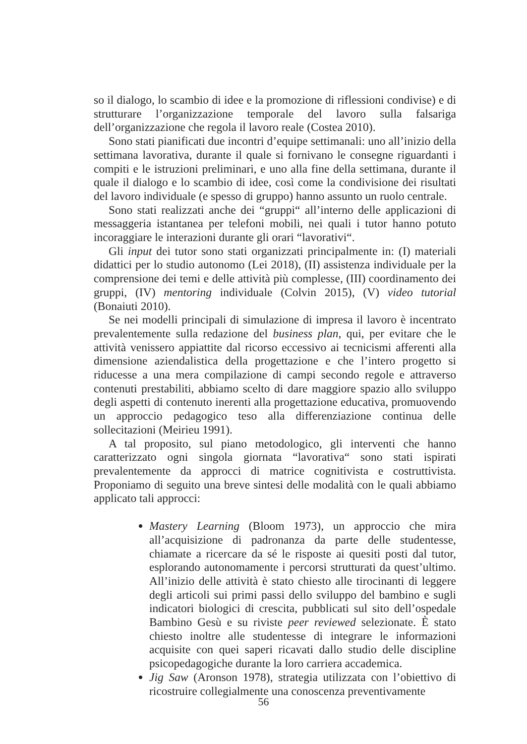so il dialogo, lo scambio di idee e la promozione di riflessioni condivise) e di strutturare l’organizzazione temporale del lavoro sulla falsariga dell’organizzazione che regola il lavoro reale (Costea 2010).
Sono stati pianificati due incontri d’equipe settimanali: uno all’inizio della settimana lavorativa, durante il quale si fornivano le consegne riguardanti i compiti e le istruzioni preliminari, e uno alla fine della settimana, durante il quale il dialogo e lo scambio di idee, così come la condivisione dei risultati del lavoro individuale (e spesso di gruppo) hanno assunto un ruolo centrale.
Sono stati realizzati anche dei “gruppi“ all’interno delle applicazioni di messaggeria istantanea per telefoni mobili, nei quali i tutor hanno potuto incoraggiare le interazioni durante gli orari “lavorativi“.
Gli input dei tutor sono stati organizzati principalmente in: (I) materiali didattici per lo studio autonomo (Lei 2018), (II) assistenza individuale per la comprensione dei temi e delle attività più complesse, (III) coordinamento dei gruppi, (IV) mentoring individuale (Colvin 2015), (V) video tutorial (Bonaiuti 2010).
Se nei modelli principali di simulazione di impresa il lavoro è incentrato prevalentemente sulla redazione del business plan, qui, per evitare che le attività venissero appiattite dal ricorso eccessivo ai tecnicismi afferenti alla dimensione aziendalistica della progettazione e che l’intero progetto si riducesse a una mera compilazione di campi secondo regole e attraverso contenuti prestabiliti, abbiamo scelto di dare maggiore spazio allo sviluppo degli aspetti di contenuto inerenti alla progettazione educativa, promuovendo un approccio pedagogico teso alla differenziazione continua delle sollecitazioni (Meirieu 1991).
A tal proposito, sul piano metodologico, gli interventi che hanno caratterizzato ogni singola giornata “lavorativa“ sono stati ispirati prevalentemente da approcci di matrice cognitivista e costruttivista. Proponiamo di seguito una breve sintesi delle modalità con le quali abbiamo applicato tali approcci:
Mastery Learning (Bloom 1973), un approccio che mira all’acquisizione di padronanza da parte delle studentesse, chiamate a ricercare da sé le risposte ai quesiti posti dal tutor, esplorando autonomamente i percorsi strutturati da quest’ultimo. All’inizio delle attività è stato chiesto alle tirocinanti di leggere degli articoli sui primi passi dello sviluppo del bambino e sugli indicatori biologici di crescita, pubblicati sul sito dell’ospedale Bambino Gesù e su riviste peer reviewed selezionate. È stato chiesto inoltre alle studentesse di integrare le informazioni acquisite con quei saperi ricavati dallo studio delle discipline psicopedagogiche durante la loro carriera accademica.
Jig Saw (Aronson 1978), strategia utilizzata con l’obiettivo di ricostruire collegialmente una conoscenza preventivamente
56